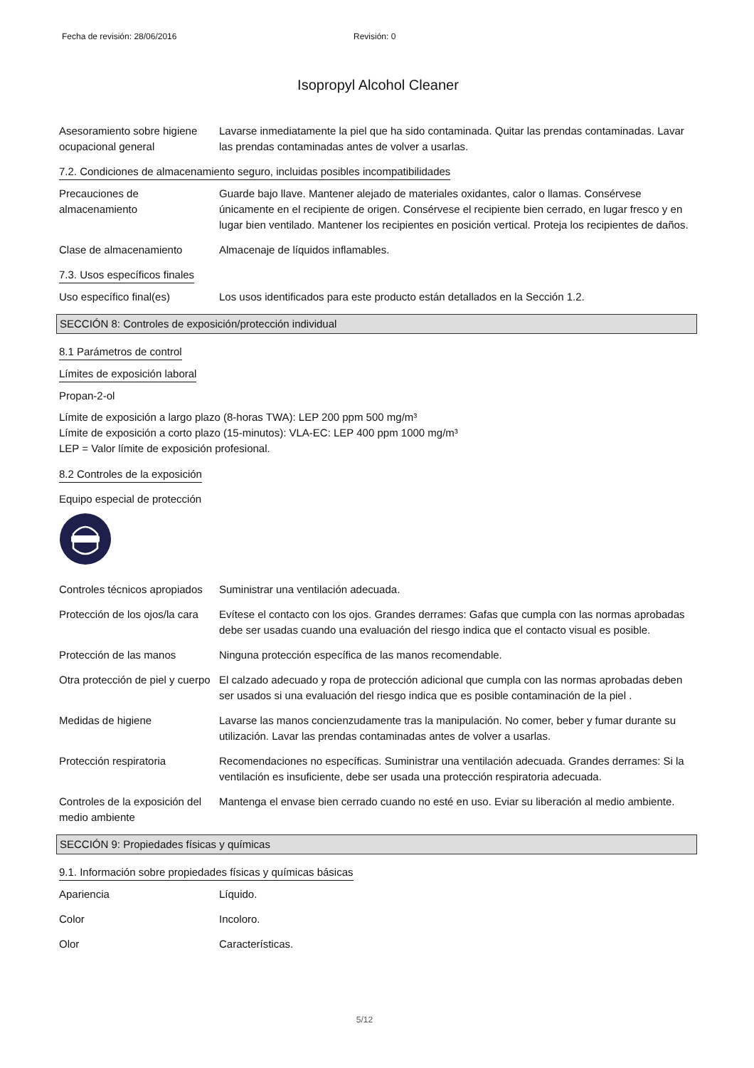Fecha de revisión: 28/06/2016 Revisión: 0
Isopropyl Alcohol Cleaner
Asesoramiento sobre higiene ocupacional general
Lavarse inmediatamente la piel que ha sido contaminada. Quitar las prendas contaminadas. Lavar las prendas contaminadas antes de volver a usarlas.
7.2. Condiciones de almacenamiento seguro, incluidas posibles incompatibilidades
Precauciones de almacenamiento
Guarde bajo llave. Mantener alejado de materiales oxidantes, calor o llamas. Consérvese únicamente en el recipiente de origen. Consérvese el recipiente bien cerrado, en lugar fresco y en lugar bien ventilado. Mantener los recipientes en posición vertical. Proteja los recipientes de daños.
Clase de almacenamiento Almacenaje de líquidos inflamables.
7.3. Usos específicos finales
Uso específico final(es) Los usos identificados para este producto están detallados en la Sección 1.2.
SECCIÓN 8: Controles de exposición/protección individual
8.1 Parámetros de control
Límites de exposición laboral
Propan-2-ol
Límite de exposición a largo plazo (8-horas TWA): LEP 200 ppm 500 mg/m³
Límite de exposición a corto plazo (15-minutos): VLA-EC: LEP 400 ppm 1000 mg/m³
LEP = Valor límite de exposición profesional.
8.2 Controles de la exposición
Equipo especial de protección
Controles técnicos apropiados
Suministrar una ventilación adecuada.
Protección de los ojos/la cara
Evítese el contacto con los ojos. Grandes derrames: Gafas que cumpla con las normas aprobadas debe ser usadas cuando una evaluación del riesgo indica que el contacto visual es posible.
Protección de las manos Ninguna protección específica de las manos recomendable.
Otra protección de piel y cuerpo
El calzado adecuado y ropa de protección adicional que cumpla con las normas aprobadas deben ser usados si una evaluación del riesgo indica que es posible contaminación de la piel .
Medidas de higiene Lavarse las manos concienzudamente tras la manipulación. No comer, beber y fumar durante su utilización. Lavar las prendas contaminadas antes de volver a usarlas.
Protección respiratoria Recomendaciones no específicas. Suministrar una ventilación adecuada. Grandes derrames: Si la ventilación es insuficiente, debe ser usada una protección respiratoria adecuada.
Controles de la exposición del medio ambiente
Mantenga el envase bien cerrado cuando no esté en uso. Eviar su liberación al medio ambiente.
SECCIÓN 9: Propiedades físicas y químicas
9.1. Información sobre propiedades físicas y químicas básicas
Apariencia Líquido.
Color Incoloro.
Olor Características.
5/12